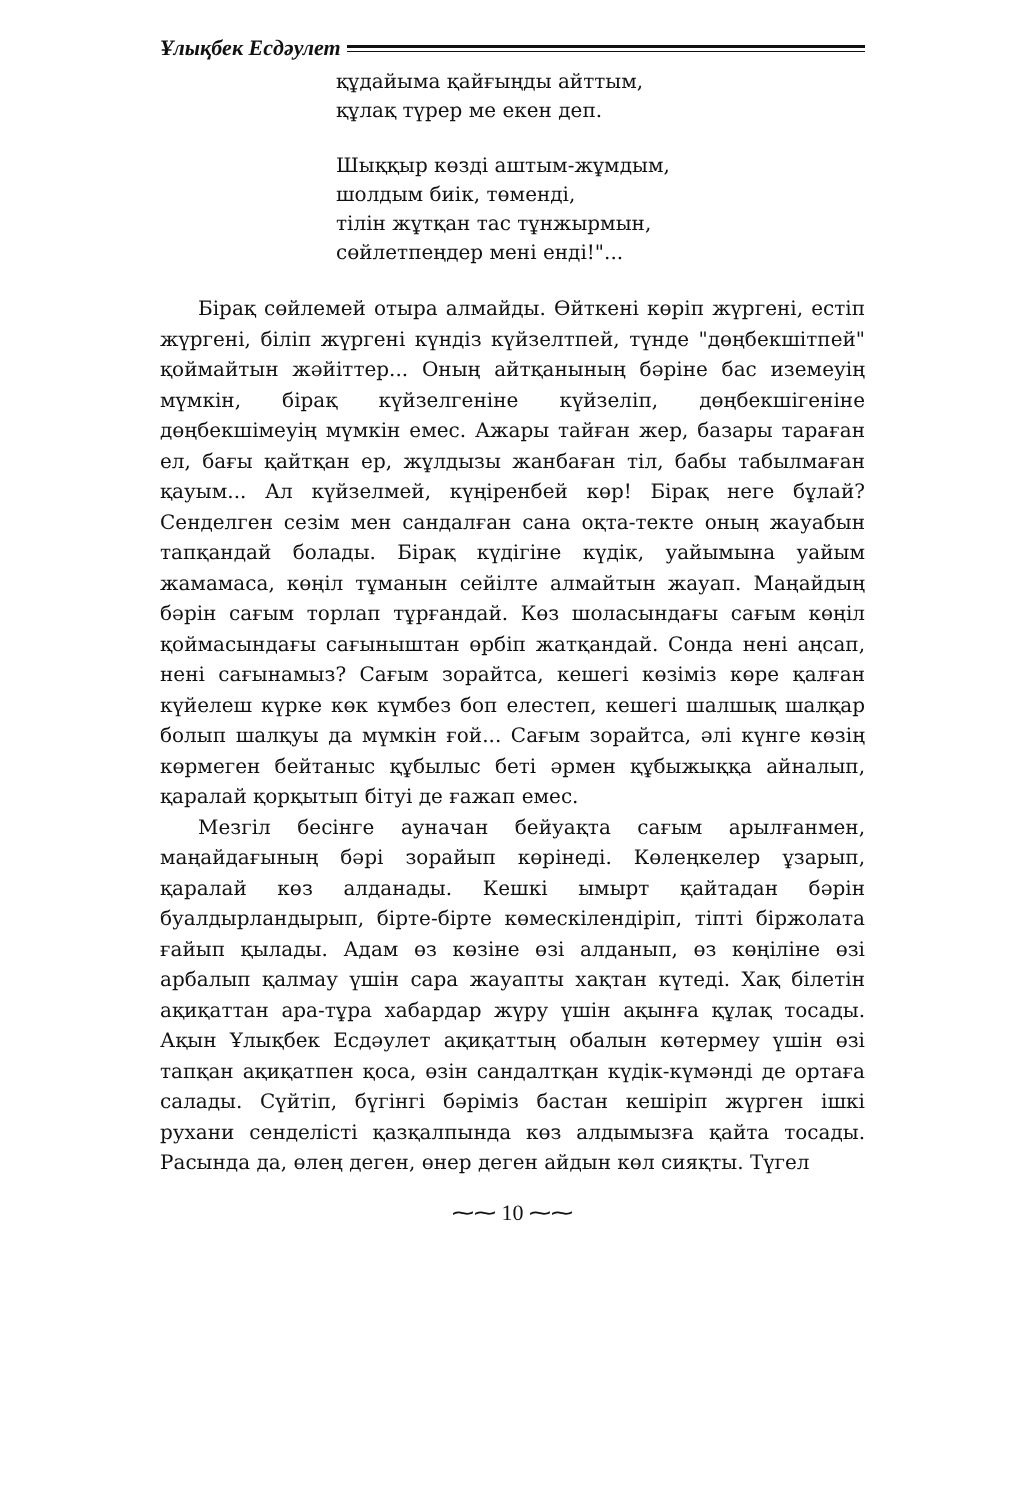Ұлықбек Есдәулет
құдайыма қайғыңды айттым,
құлақ түрер ме екен деп.
Шыққыр көзді аштым-жұмдым,
шолдым биік, төменді,
тілін жұтқан тас тұнжырмын,
сөйлетпеңдер мені енді!"...
Бірақ сөйлемей отыра алмайды. Өйткені көріп жүргені, естіп жүргені, біліп жүргені күндіз күйзелтпей, түнде "дөңбекшітпей" қоймайтын жәйіттер... Оның айтқанының бәріне бас иземеуің мүмкін, бірақ күйзелгеніне күйзеліп, дөңбекшігеніне дөңбекшімеуің мүмкін емес. Ажары тайған жер, базары тараған ел, бағы қайтқан ер, жұлдызы жанбаған тіл, бабы табылмаған қауым... Ал күйзелмей, күңіренбей көр! Бірақ неге бұлай? Сенделген сезім мен сандалған сана оқта-текте оның жауабын тапқандай болады. Бірақ күдігіне күдік, уайымына уайым жамамаса, көңіл тұманын сейілте алмайтын жауап. Маңайдың бәрін сағым торлап тұрғандай. Көз шоласындағы сағым көңіл қоймасындағы сағыныштан өрбіп жатқандай. Сонда нені аңсап, нені сағынамыз? Сағым зорайтса, кешегі көзіміз көре қалған күйелеш күрке көк күмбез боп елестеп, кешегі шалшық шалқар болып шалқуы да мүмкін ғой... Сағым зорайтса, әлі күнге көзің көрмеген бейтаныс құбылыс беті әрмен құбыжыққа айналып, қаралай қорқытып бітуі де ғажап емес.
Мезгіл бесінге ауначан бейуақта сағым арылғанмен, маңайдағының бәрі зорайып көрінеді. Көлеңкелер ұзарып, қаралай көз алданады. Кешкі ымырт қайтадан бәрін буалдырландырып, бірте-бірте көмескілендіріп, тіпті біржолата ғайып қылады. Адам өз көзіне өзі алданып, өз көңіліне өзі арбалып қалмау үшін сара жауапты хақтан күтеді. Хақ білетін ақиқаттан ара-тұра хабардар жүру үшін ақынға құлақ тосады. Ақын Ұлықбек Есдәулет ақиқаттың обалын көтермеу үшін өзі тапқан ақиқатпен қоса, өзін сандалтқан күдік-күмәнді де ортаға салады. Сүйтіп, бүгінгі бәріміз бастан кешіріп жүрген ішкі рухани сенделісті қазқалпында көз алдымызға қайта тосады. Расында да, өлең деген, өнер деген айдын көл сияқты. Түгел
⁓⁓ 10 ⁓⁓